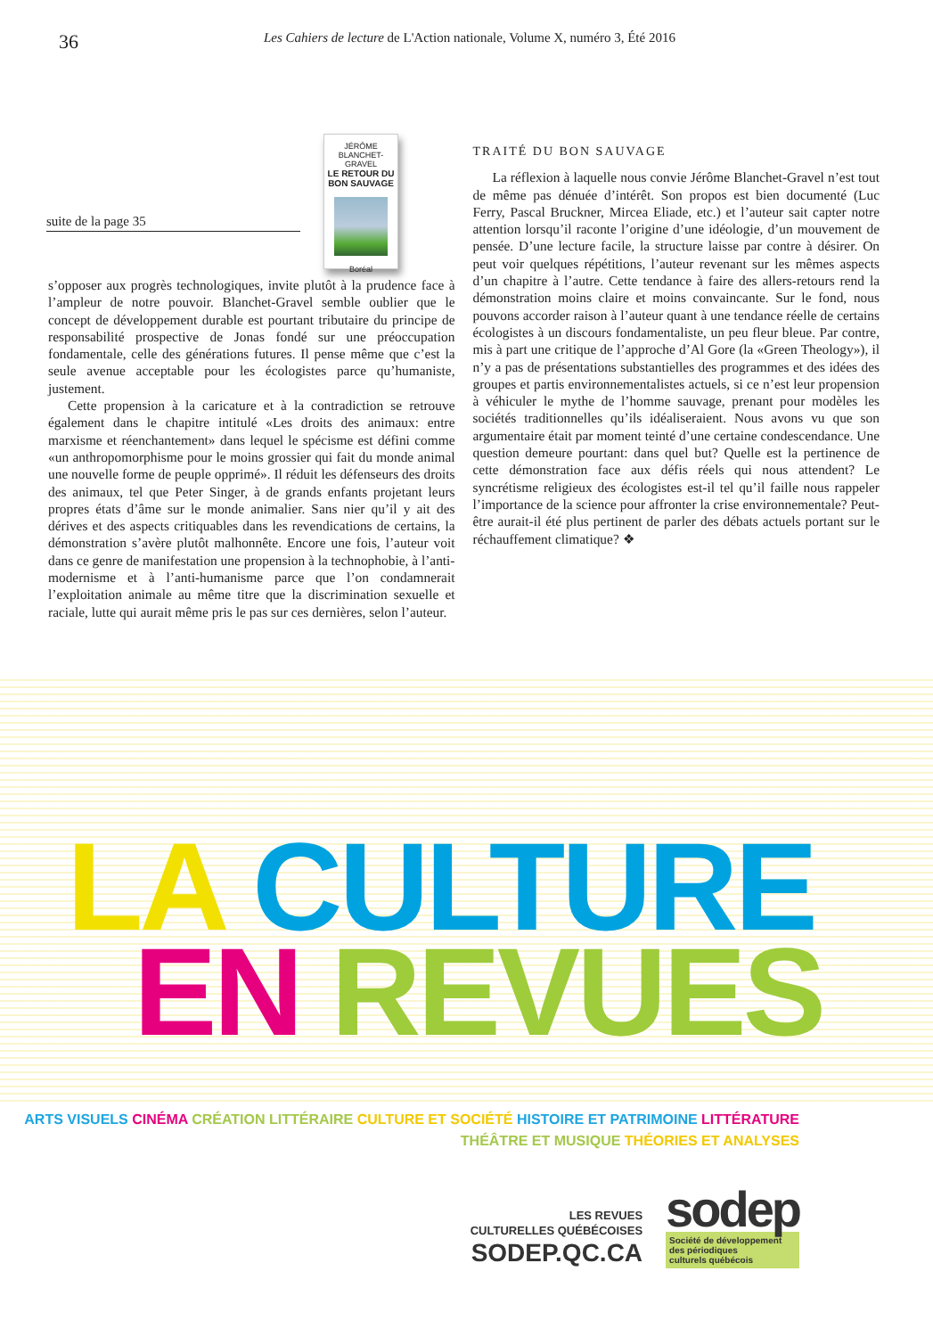36
Les Cahiers de lecture de L'Action nationale, Volume X, numéro 3, Été 2016
suite de la page 35
JÉRÔME BLANCHET-GRAVEL
LE RETOUR DU BON SAUVAGE
Boréal
s’opposer aux progrès technologiques, invite plutôt à la prudence face à l’ampleur de notre pouvoir. Blanchet-Gravel semble oublier que le concept de développement durable est pourtant tributaire du principe de responsabilité prospective de Jonas fondé sur une préoccupation fondamentale, celle des générations futures. Il pense même que c’est la seule avenue acceptable pour les écologistes parce qu’humaniste, justement.
Cette propension à la caricature et à la contradiction se retrouve également dans le chapitre intitulé «Les droits des animaux: entre marxisme et réenchantement» dans lequel le spécisme est défini comme «un anthropomorphisme pour le moins grossier qui fait du monde animal une nouvelle forme de peuple opprimé». Il réduit les défenseurs des droits des animaux, tel que Peter Singer, à de grands enfants projetant leurs propres états d’âme sur le monde animalier. Sans nier qu’il y ait des dérives et des aspects critiquables dans les revendications de certains, la démonstration s’avère plutôt malhonnête. Encore une fois, l’auteur voit dans ce genre de manifestation une propension à la technophobie, à l’anti-modernisme et à l’anti-humanisme parce que l’on condamnerait l’exploitation animale au même titre que la discrimination sexuelle et raciale, lutte qui aurait même pris le pas sur ces dernières, selon l’auteur.
TRAITÉ DU BON SAUVAGE
La réflexion à laquelle nous convie Jérôme Blanchet-Gravel n’est tout de même pas dénuée d’intérêt. Son propos est bien documenté (Luc Ferry, Pascal Bruckner, Mircea Eliade, etc.) et l’auteur sait capter notre attention lorsqu’il raconte l’origine d’une idéologie, d’un mouvement de pensée. D’une lecture facile, la structure laisse par contre à désirer. On peut voir quelques répétitions, l’auteur revenant sur les mêmes aspects d’un chapitre à l’autre. Cette tendance à faire des allers-retours rend la démonstration moins claire et moins convaincante. Sur le fond, nous pouvons accorder raison à l’auteur quant à une tendance réelle de certains écologistes à un discours fondamentaliste, un peu fleur bleue. Par contre, mis à part une critique de l’approche d’Al Gore (la «Green Theology»), il n’y a pas de présentations substantielles des programmes et des idées des groupes et partis environnementalistes actuels, si ce n’est leur propension à véhiculer le mythe de l’homme sauvage, prenant pour modèles les sociétés traditionnelles qu’ils idéaliseraient. Nous avons vu que son argumentaire était par moment teinté d’une certaine condescendance. Une question demeure pourtant: dans quel but? Quelle est la pertinence de cette démonstration face aux défis réels qui nous attendent? Le syncrétisme religieux des écologistes est-il tel qu’il faille nous rappeler l’importance de la science pour affronter la crise environnementale? Peut-être aurait-il été plus pertinent de parler des débats actuels portant sur le réchauffement climatique? ❖
LA CULTURE
EN REVUES
ARTS VISUELS CINÉMA CRÉATION LITTÉRAIRE CULTURE ET SOCIÉTÉ HISTOIRE ET PATRIMOINE LITTÉRATURE
THÉÂTRE ET MUSIQUE THÉORIES ET ANALYSES
LES REVUES
CULTURELLES QUÉBÉCOISES
SODEP.QC.CA
sodep
Société de développement
des périodiques
culturels québécois